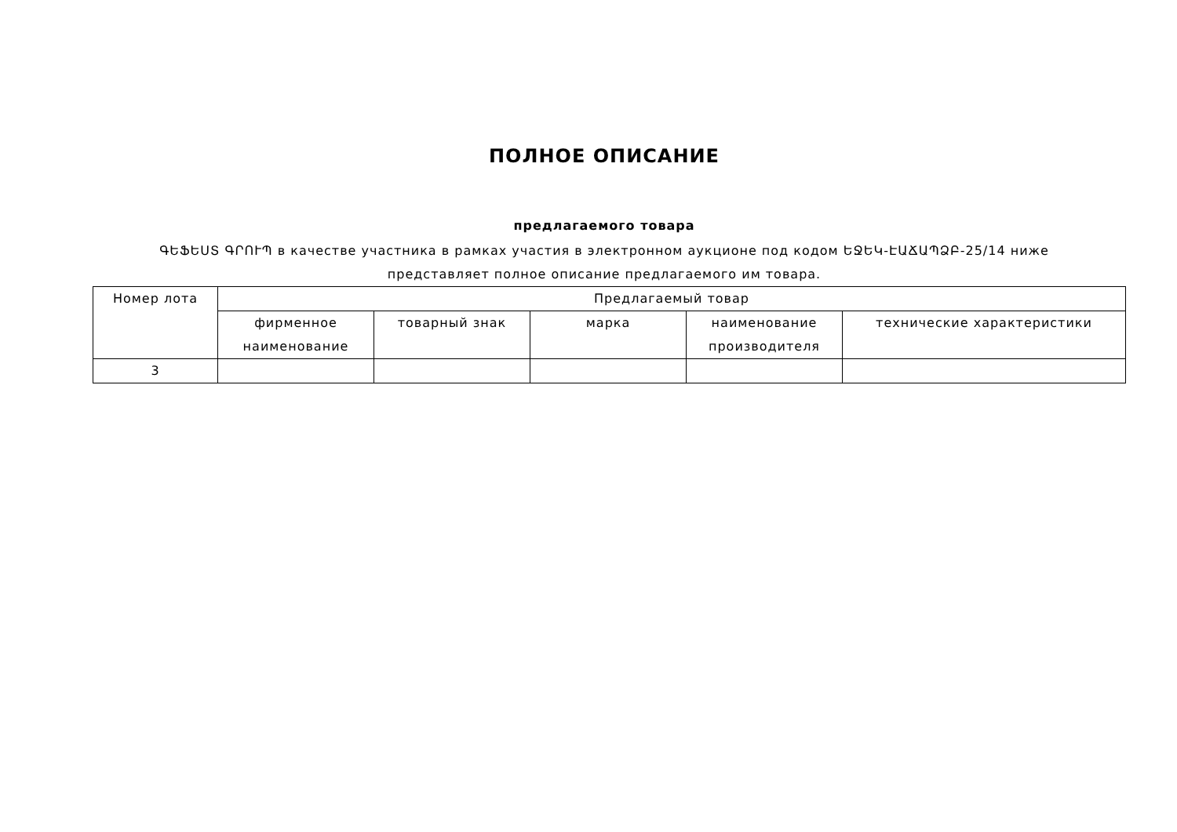ПОЛНОЕ ОПИСАНИЕ
предлагаемого товара
ԳԵՖԵՍՏ ԳՐՈՒՊ в качестве участника в рамках участия в электронном аукционе под кодом ԵՋԵԿ-ԷԱՃԱՊՁԲ-25/14 ниже представляет полное описание предлагаемого им товара.
| Номер лота | Предлагаемый товар | | | | |
| --- | --- | --- | --- | --- | --- |
| | фирменное наименование | товарный знак | марка | наименование производителя | технические характеристики |
| 3 | | | | | |